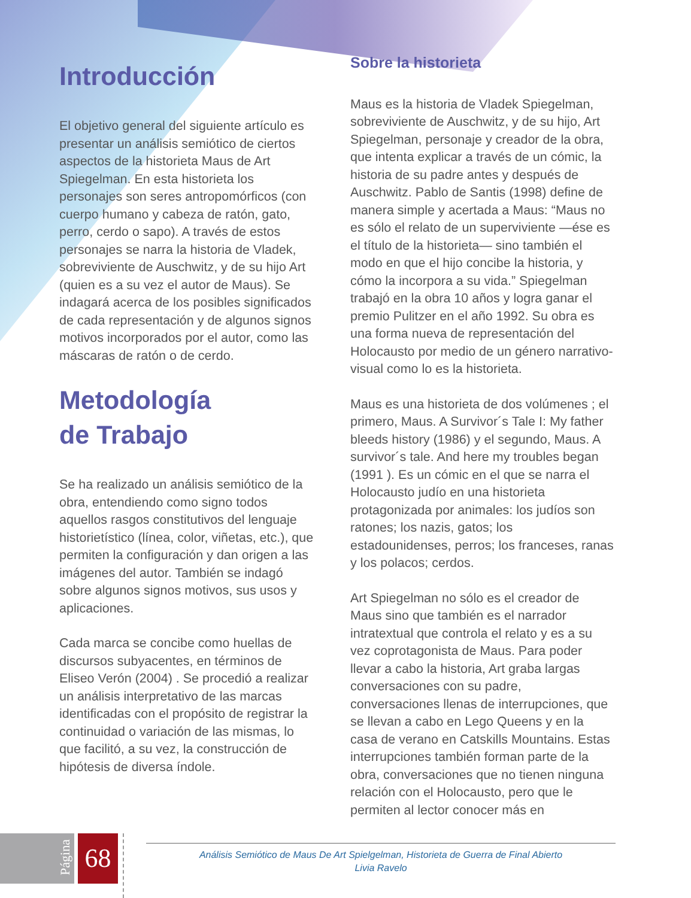Introducción
El objetivo general del siguiente artículo es presentar un análisis semiótico de ciertos aspectos de la historieta Maus de Art Spiegelman. En esta historieta los personajes son seres antropomórficos (con cuerpo humano y cabeza de ratón, gato, perro, cerdo o sapo). A través de estos personajes se narra la historia de Vladek, sobreviviente de Auschwitz, y de su hijo Art (quien es a su vez el autor de Maus). Se indagará acerca de los posibles significados de cada representación y de algunos signos motivos incorporados por el autor, como las máscaras de ratón o de cerdo.
Metodología
de Trabajo
Se ha realizado un análisis semiótico de la obra, entendiendo como signo todos aquellos rasgos constitutivos del lenguaje historietístico (línea, color, viñetas, etc.), que permiten la configuración y dan origen a las imágenes del autor. También se indagó sobre algunos signos motivos, sus usos y aplicaciones.
Cada marca se concibe como huellas de discursos subyacentes, en términos de Eliseo Verón (2004) . Se procedió a realizar un análisis interpretativo de las marcas identificadas con el propósito de registrar la continuidad o variación de las mismas, lo que facilitó, a su vez, la construcción de hipótesis de diversa índole.
Sobre la historieta
Maus es la historia de Vladek Spiegelman, sobreviviente de Auschwitz, y de su hijo, Art Spiegelman, personaje y creador de la obra, que intenta explicar a través de un cómic, la historia de su padre antes y después de Auschwitz. Pablo de Santis (1998) define de manera simple y acertada a Maus: “Maus no es sólo el relato de un superviviente —ése es el título de la historieta— sino también el modo en que el hijo concibe la historia, y cómo la incorpora a su vida.” Spiegelman trabajó en la obra 10 años y logra ganar el premio Pulitzer en el año 1992. Su obra es una forma nueva de representación del Holocausto por medio de un género narrativo-visual como lo es la historieta.
Maus es una historieta de dos volúmenes ; el primero, Maus. A Survivor´s Tale I: My father bleeds history (1986) y el segundo, Maus. A survivor´s tale. And here my troubles began (1991 ). Es un cómic en el que se narra el Holocausto judío en una historieta protagonizada por animales: los judíos son ratones; los nazis, gatos; los estadounidenses, perros; los franceses, ranas y los polacos; cerdos.
Art Spiegelman no sólo es el creador de Maus sino que también es el narrador intratextual que controla el relato y es a su vez coprotagonista de Maus. Para poder llevar a cabo la historia, Art graba largas conversaciones con su padre, conversaciones llenas de interrupciones, que se llevan a cabo en Lego Queens y en la casa de verano en Catskills Mountains. Estas interrupciones también forman parte de la obra, conversaciones que no tienen ninguna relación con el Holocausto, pero que le permiten al lector conocer más en
Página
68
Análisis Semiótico de Maus De Art Spielgelman, Historieta de Guerra de Final Abierto
Livia Ravelo